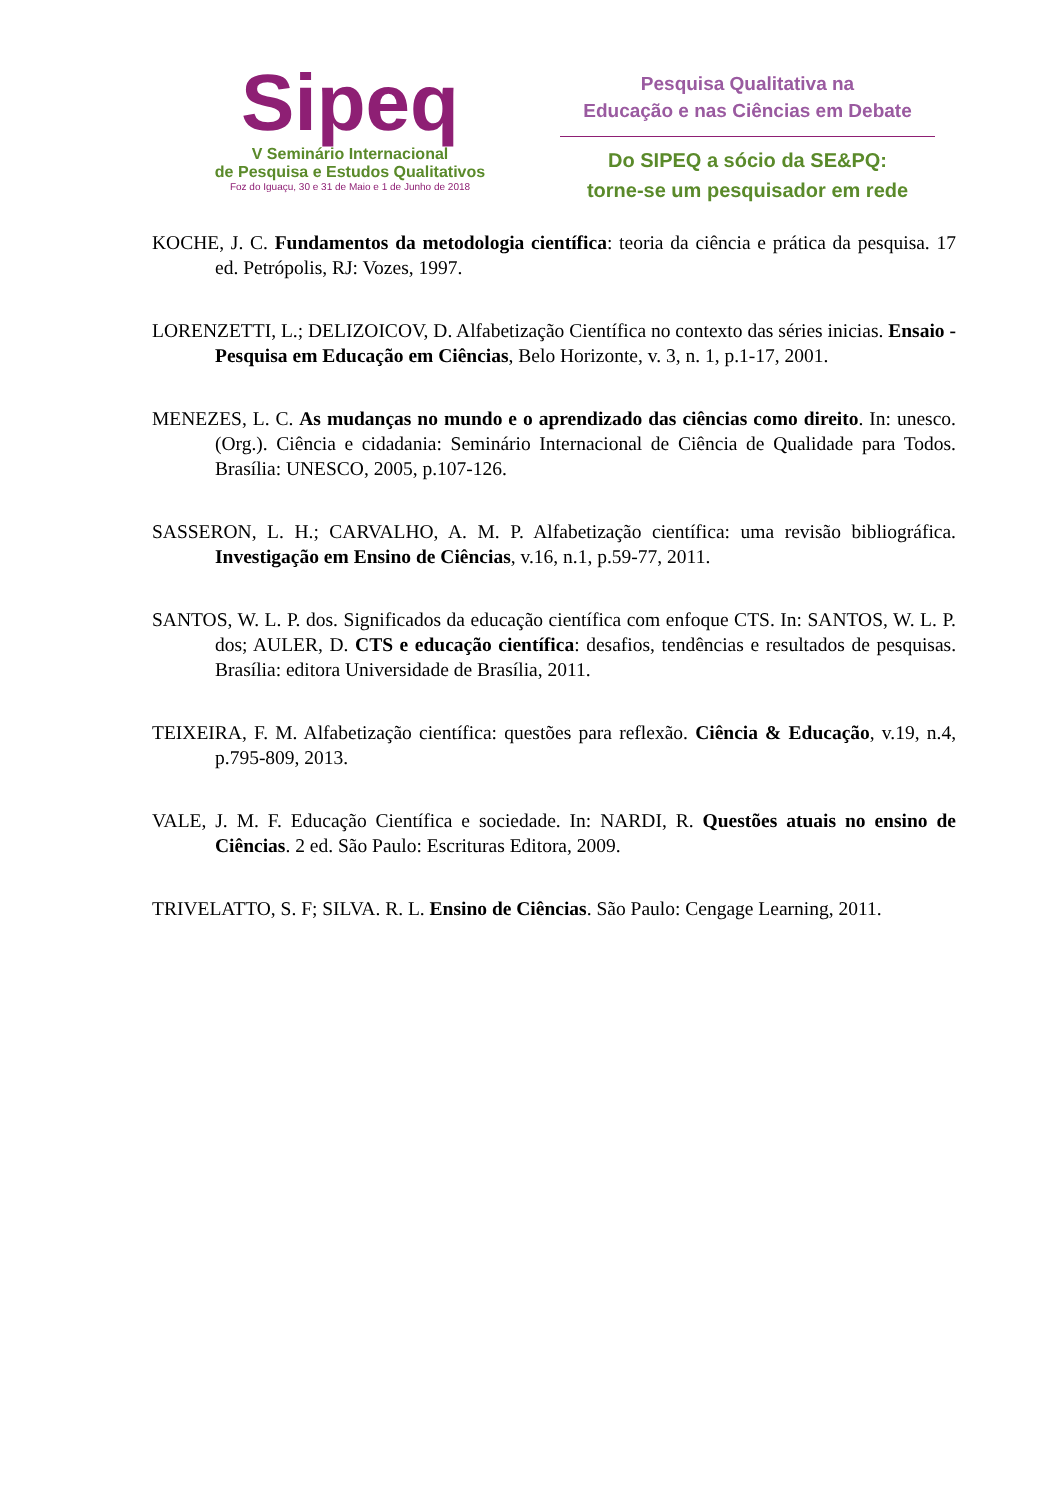Sipeq
V Seminário Internacional
de Pesquisa e Estudos Qualitativos
Foz do Iguaçu, 30 e 31 de Maio e 1 de Junho de 2018
Pesquisa Qualitativa na
Educação e nas Ciências em Debate
Do SIPEQ a sócio da SE&PQ:
torne-se um pesquisador em rede
KOCHE, J. C. Fundamentos da metodologia científica: teoria da ciência e prática da pesquisa. 17 ed. Petrópolis, RJ: Vozes, 1997.
LORENZETTI, L.; DELIZOICOV, D. Alfabetização Científica no contexto das séries inicias. Ensaio - Pesquisa em Educação em Ciências, Belo Horizonte, v. 3, n. 1, p.1-17, 2001.
MENEZES, L. C. As mudanças no mundo e o aprendizado das ciências como direito. In: unesco. (Org.). Ciência e cidadania: Seminário Internacional de Ciência de Qualidade para Todos. Brasília: UNESCO, 2005, p.107-126.
SASSERON, L. H.; CARVALHO, A. M. P. Alfabetização científica: uma revisão bibliográfica. Investigação em Ensino de Ciências, v.16, n.1, p.59-77, 2011.
SANTOS, W. L. P. dos. Significados da educação científica com enfoque CTS. In: SANTOS, W. L. P. dos; AULER, D. CTS e educação científica: desafios, tendências e resultados de pesquisas. Brasília: editora Universidade de Brasília, 2011.
TEIXEIRA, F. M. Alfabetização científica: questões para reflexão. Ciência & Educação, v.19, n.4, p.795-809, 2013.
VALE, J. M. F. Educação Científica e sociedade. In: NARDI, R. Questões atuais no ensino de Ciências. 2 ed. São Paulo: Escrituras Editora, 2009.
TRIVELATTO, S. F; SILVA. R. L. Ensino de Ciências. São Paulo: Cengage Learning, 2011.